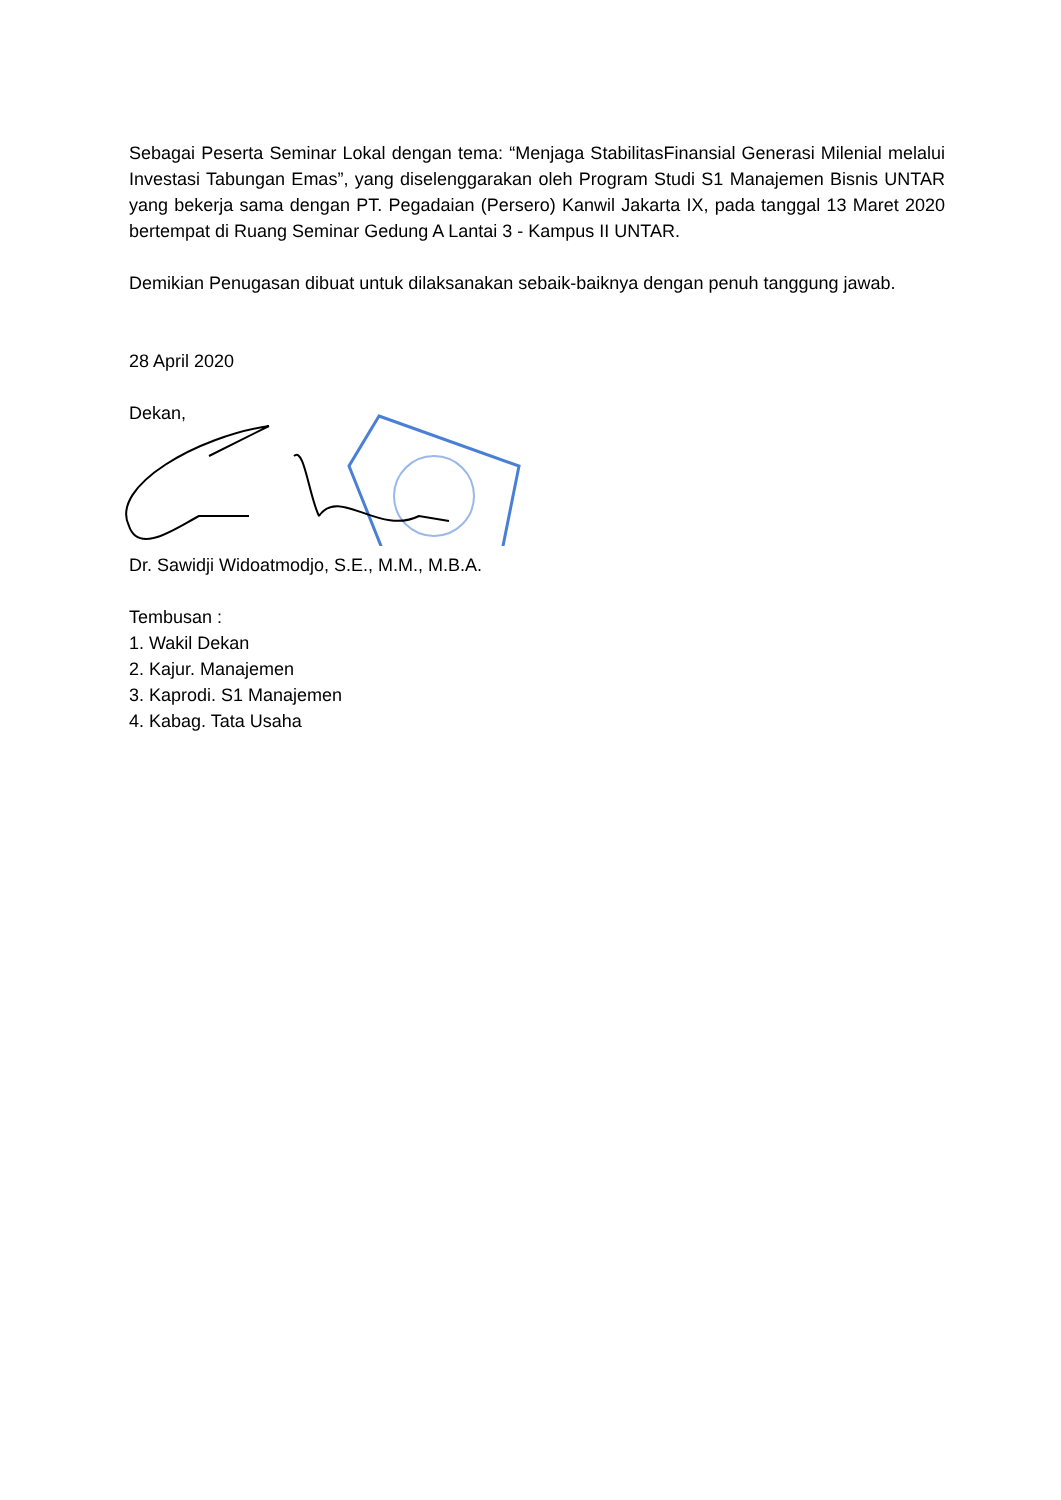Sebagai Peserta Seminar Lokal dengan tema: “Menjaga StabilitasFinansial Generasi Milenial melalui Investasi Tabungan Emas”, yang diselenggarakan oleh Program Studi S1 Manajemen Bisnis UNTAR yang bekerja sama dengan PT. Pegadaian (Persero) Kanwil Jakarta IX, pada tanggal 13 Maret 2020 bertempat di Ruang Seminar Gedung A Lantai 3 - Kampus II UNTAR.
Demikian Penugasan dibuat untuk dilaksanakan sebaik-baiknya dengan penuh tanggung jawab.
28 April 2020
Dekan,
Dr. Sawidji Widoatmodjo, S.E., M.M., M.B.A.
Tembusan :
1. Wakil Dekan
2. Kajur. Manajemen
3. Kaprodi. S1 Manajemen
4. Kabag. Tata Usaha